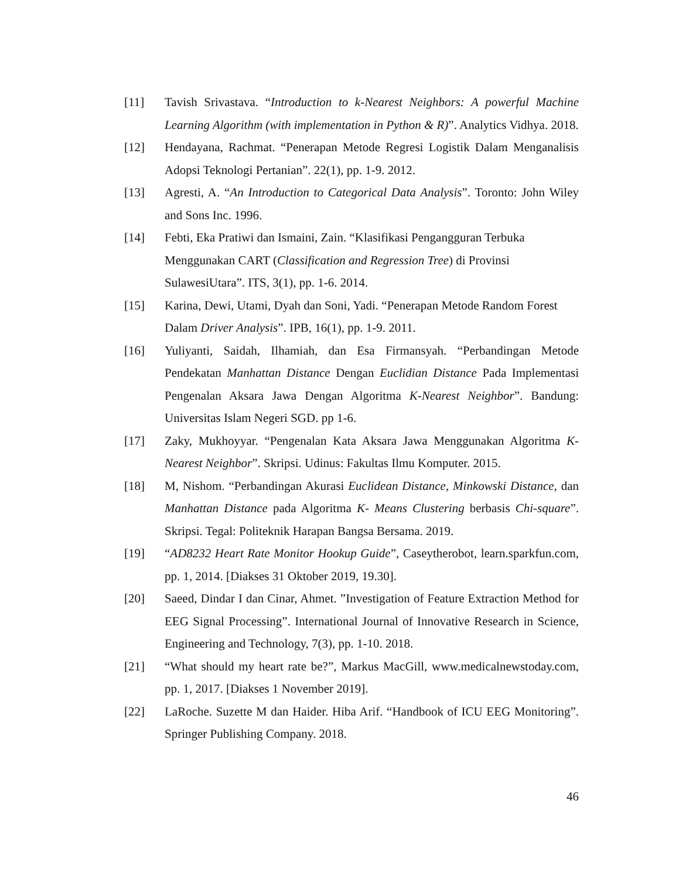[11] Tavish Srivastava. “Introduction to k-Nearest Neighbors: A powerful Machine Learning Algorithm (with implementation in Python & R)”. Analytics Vidhya. 2018.
[12] Hendayana, Rachmat. “Penerapan Metode Regresi Logistik Dalam Menganalisis Adopsi Teknologi Pertanian”. 22(1), pp. 1-9. 2012.
[13] Agresti, A. “An Introduction to Categorical Data Analysis”. Toronto: John Wiley and Sons Inc. 1996.
[14] Febti, Eka Pratiwi dan Ismaini, Zain. “Klasifikasi Pengangguran Terbuka Menggunakan CART (Classification and Regression Tree) di Provinsi SulawesiUtara”. ITS, 3(1), pp. 1-6. 2014.
[15] Karina, Dewi, Utami, Dyah dan Soni, Yadi. “Penerapan Metode Random Forest Dalam Driver Analysis”. IPB, 16(1), pp. 1-9. 2011.
[16] Yuliyanti, Saidah, Ilhamiah, dan Esa Firmansyah. “Perbandingan Metode Pendekatan Manhattan Distance Dengan Euclidian Distance Pada Implementasi Pengenalan Aksara Jawa Dengan Algoritma K-Nearest Neighbor”. Bandung: Universitas Islam Negeri SGD. pp 1-6.
[17] Zaky, Mukhoyyar. “Pengenalan Kata Aksara Jawa Menggunakan Algoritma K-Nearest Neighbor”. Skripsi. Udinus: Fakultas Ilmu Komputer. 2015.
[18] M, Nishom. “Perbandingan Akurasi Euclidean Distance, Minkowski Distance, dan Manhattan Distance pada Algoritma K- Means Clustering berbasis Chi-square”. Skripsi. Tegal: Politeknik Harapan Bangsa Bersama. 2019.
[19] “AD8232 Heart Rate Monitor Hookup Guide”, Caseytherobot, learn.sparkfun.com, pp. 1, 2014. [Diakses 31 Oktober 2019, 19.30].
[20] Saeed, Dindar I dan Cinar, Ahmet. ”Investigation of Feature Extraction Method for EEG Signal Processing”. International Journal of Innovative Research in Science, Engineering and Technology, 7(3), pp. 1-10. 2018.
[21] “What should my heart rate be?”, Markus MacGill, www.medicalnewstoday.com, pp. 1, 2017. [Diakses 1 November 2019].
[22] LaRoche. Suzette M dan Haider. Hiba Arif. “Handbook of ICU EEG Monitoring”. Springer Publishing Company. 2018.
46